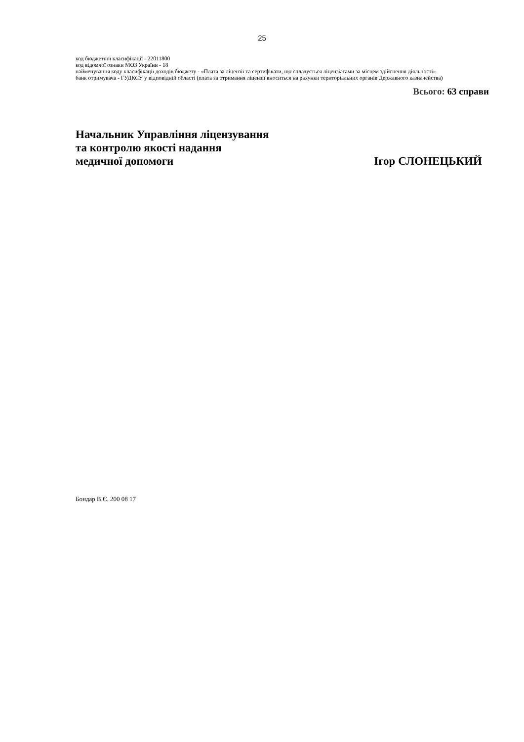25
код бюджетної класифікації - 22011800
код відомчої ознаки МОЗ України - 18
найменування коду класифікації доходів бюджету - «Плата за ліцензії та сертифікати, що сплачується ліцензіатами за місцем здійснення діяльності»
банк отримувача - ГУДКСУ у відповідній області (плата за отримання ліцензії вноситься на рахунки територіальних органів Державного казначейства)
Всього: 63 справи
Начальник Управління ліцензування
та контролю якості надання
медичної допомоги
Ігор СЛОНЕЦЬКИЙ
Бондар В.Є. 200 08 17